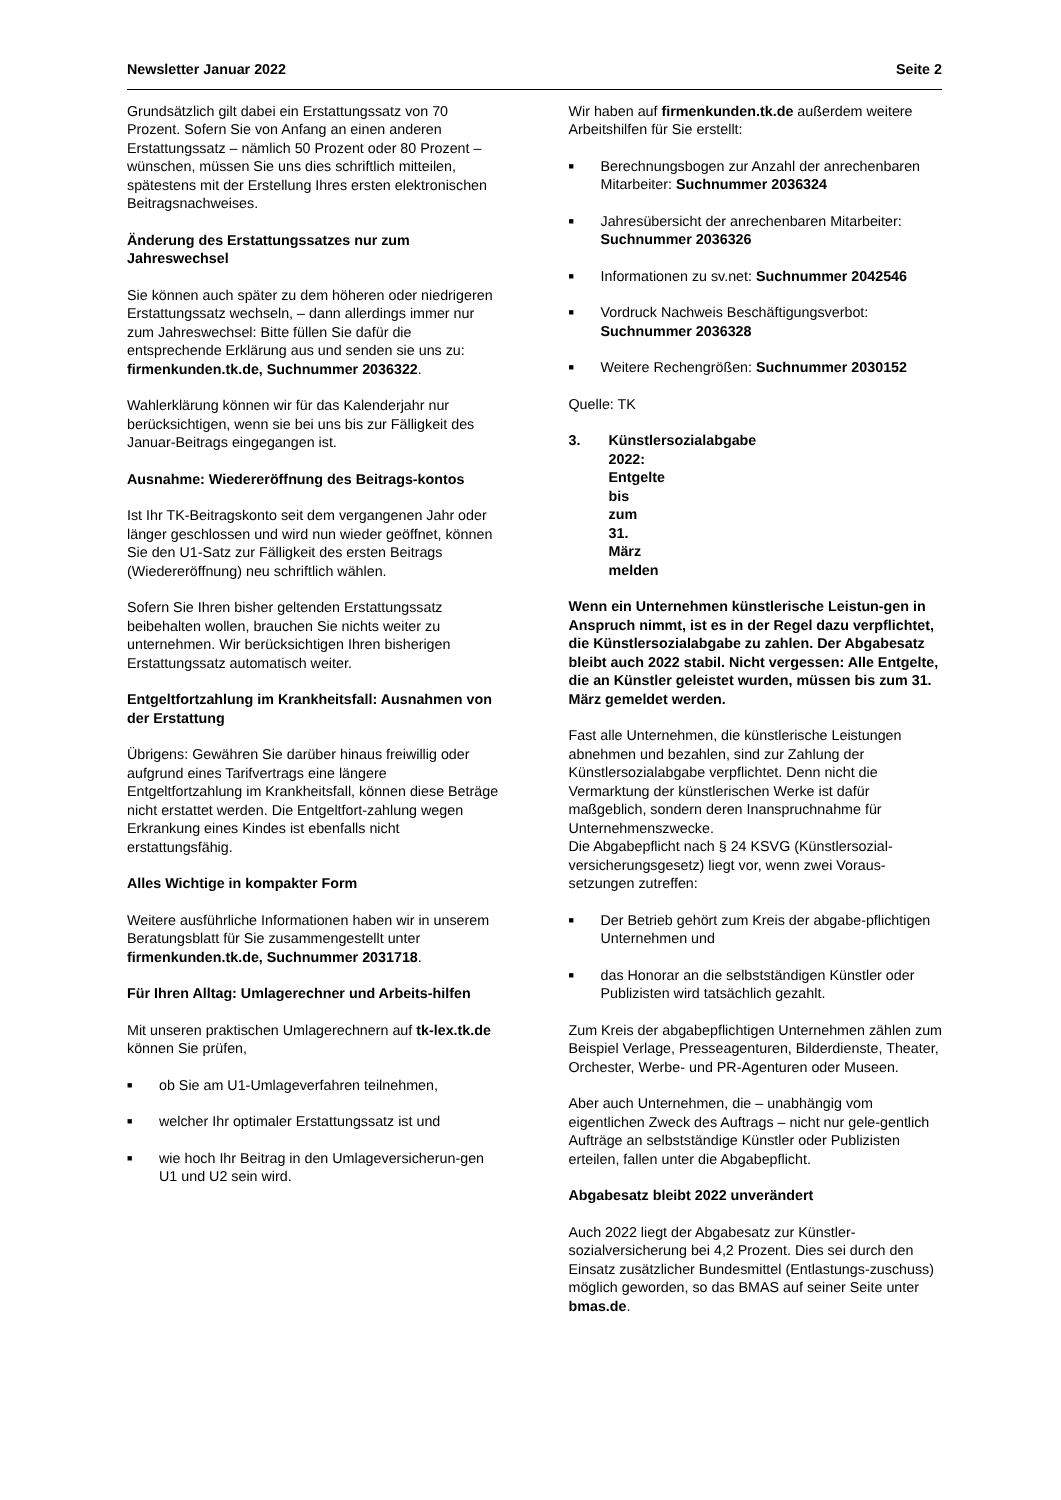Newsletter Januar 2022 Seite 2
Grundsätzlich gilt dabei ein Erstattungssatz von 70 Prozent. Sofern Sie von Anfang an einen anderen Erstattungssatz – nämlich 50 Prozent oder 80 Prozent – wünschen, müssen Sie uns dies schriftlich mitteilen, spätestens mit der Erstellung Ihres ersten elektronischen Beitragsnachweises.
Änderung des Erstattungssatzes nur zum Jahreswechsel
Sie können auch später zu dem höheren oder niedrigeren Erstattungssatz wechseln, – dann allerdings immer nur zum Jahreswechsel: Bitte füllen Sie dafür die entsprechende Erklärung aus und senden sie uns zu: firmenkunden.tk.de, Suchnummer 2036322.
Wahlerklärung können wir für das Kalenderjahr nur berücksichtigen, wenn sie bei uns bis zur Fälligkeit des Januar-Beitrags eingegangen ist.
Ausnahme: Wiedereröffnung des Beitrags-kontos
Ist Ihr TK-Beitragskonto seit dem vergangenen Jahr oder länger geschlossen und wird nun wieder geöffnet, können Sie den U1-Satz zur Fälligkeit des ersten Beitrags (Wiedereröffnung) neu schriftlich wählen.
Sofern Sie Ihren bisher geltenden Erstattungssatz beibehalten wollen, brauchen Sie nichts weiter zu unternehmen. Wir berücksichtigen Ihren bisherigen Erstattungssatz automatisch weiter.
Entgeltfortzahlung im Krankheitsfall: Ausnahmen von der Erstattung
Übrigens: Gewähren Sie darüber hinaus freiwillig oder aufgrund eines Tarifvertrags eine längere Entgeltfortzahlung im Krankheitsfall, können diese Beträge nicht erstattet werden. Die Entgeltfort-zahlung wegen Erkrankung eines Kindes ist ebenfalls nicht erstattungsfähig.
Alles Wichtige in kompakter Form
Weitere ausführliche Informationen haben wir in unserem Beratungsblatt für Sie zusammengestellt unter firmenkunden.tk.de, Suchnummer 2031718.
Für Ihren Alltag: Umlagerechner und Arbeits-hilfen
Mit unseren praktischen Umlagerechnern auf tk-lex.tk.de können Sie prüfen,
■ ob Sie am U1-Umlageverfahren teilnehmen,
■ welcher Ihr optimaler Erstattungssatz ist und
■ wie hoch Ihr Beitrag in den Umlageversicherun-gen U1 und U2 sein wird.
Wir haben auf firmenkunden.tk.de außerdem weitere Arbeitshilfen für Sie erstellt:
■ Berechnungsbogen zur Anzahl der anrechenbaren Mitarbeiter: Suchnummer 2036324
■ Jahresübersicht der anrechenbaren Mitarbeiter: Suchnummer 2036326
■ Informationen zu sv.net: Suchnummer 2042546
■ Vordruck Nachweis Beschäftigungsverbot: Suchnummer 2036328
■ Weitere Rechengrößen: Suchnummer 2030152
Quelle: TK
3. Künstlersozialabgabe 2022: Entgelte bis zum 31. März melden
Wenn ein Unternehmen künstlerische Leistun-gen in Anspruch nimmt, ist es in der Regel dazu verpflichtet, die Künstlersozialabgabe zu zahlen. Der Abgabesatz bleibt auch 2022 stabil. Nicht vergessen: Alle Entgelte, die an Künstler geleistet wurden, müssen bis zum 31. März gemeldet werden.
Fast alle Unternehmen, die künstlerische Leistungen abnehmen und bezahlen, sind zur Zahlung der Künstlersozialabgabe verpflichtet. Denn nicht die Vermarktung der künstlerischen Werke ist dafür maßgeblich, sondern deren Inanspruchnahme für Unternehmenszwecke.
Die Abgabepflicht nach § 24 KSVG (Künstlersozial-versicherungsgesetz) liegt vor, wenn zwei Voraus-setzungen zutreffen:
■ Der Betrieb gehört zum Kreis der abgabe-pflichtigen Unternehmen und
■ das Honorar an die selbstständigen Künstler oder Publizisten wird tatsächlich gezahlt.
Zum Kreis der abgabepflichtigen Unternehmen zählen zum Beispiel Verlage, Presseagenturen, Bilderdienste, Theater, Orchester, Werbe- und PR-Agenturen oder Museen.
Aber auch Unternehmen, die – unabhängig vom eigentlichen Zweck des Auftrags – nicht nur gele-gentlich Aufträge an selbstständige Künstler oder Publizisten erteilen, fallen unter die Abgabepflicht.
Abgabesatz bleibt 2022 unverändert
Auch 2022 liegt der Abgabesatz zur Künstler-sozialversicherung bei 4,2 Prozent. Dies sei durch den Einsatz zusätzlicher Bundesmittel (Entlastungs-zuschuss) möglich geworden, so das BMAS auf seiner Seite unter bmas.de.